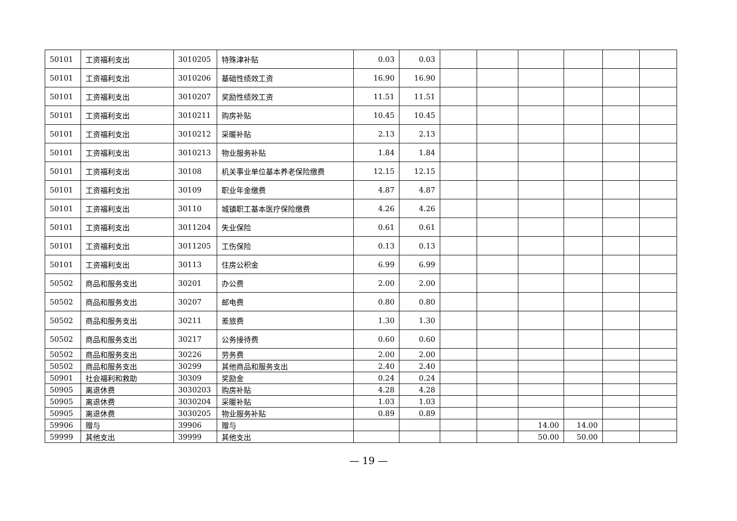| 50101 | 工资福利支出 | 3010205 | 特殊津补贴 | 0.03 | 0.03 | | | | | | |
| 50101 | 工资福利支出 | 3010206 | 基础性绩效工资 | 16.90 | 16.90 | | | | | | |
| 50101 | 工资福利支出 | 3010207 | 奖励性绩效工资 | 11.51 | 11.51 | | | | | | |
| 50101 | 工资福利支出 | 3010211 | 购房补贴 | 10.45 | 10.45 | | | | | | |
| 50101 | 工资福利支出 | 3010212 | 采暖补贴 | 2.13 | 2.13 | | | | | | |
| 50101 | 工资福利支出 | 3010213 | 物业服务补贴 | 1.84 | 1.84 | | | | | | |
| 50101 | 工资福利支出 | 30108 | 机关事业单位基本养老保险缴费 | 12.15 | 12.15 | | | | | | |
| 50101 | 工资福利支出 | 30109 | 职业年金缴费 | 4.87 | 4.87 | | | | | | |
| 50101 | 工资福利支出 | 30110 | 城镇职工基本医疗保险缴费 | 4.26 | 4.26 | | | | | | |
| 50101 | 工资福利支出 | 3011204 | 失业保险 | 0.61 | 0.61 | | | | | | |
| 50101 | 工资福利支出 | 3011205 | 工伤保险 | 0.13 | 0.13 | | | | | | |
| 50101 | 工资福利支出 | 30113 | 住房公积金 | 6.99 | 6.99 | | | | | | |
| 50502 | 商品和服务支出 | 30201 | 办公费 | 2.00 | 2.00 | | | | | | |
| 50502 | 商品和服务支出 | 30207 | 邮电费 | 0.80 | 0.80 | | | | | | |
| 50502 | 商品和服务支出 | 30211 | 差旅费 | 1.30 | 1.30 | | | | | | |
| 50502 | 商品和服务支出 | 30217 | 公务接待费 | 0.60 | 0.60 | | | | | | |
| 50502 | 商品和服务支出 | 30226 | 劳务费 | 2.00 | 2.00 | | | | | | |
| 50502 | 商品和服务支出 | 30299 | 其他商品和服务支出 | 2.40 | 2.40 | | | | | | |
| 50901 | 社会福利和救助 | 30309 | 奖励金 | 0.24 | 0.24 | | | | | | |
| 50905 | 离退休费 | 3030203 | 购房补贴 | 4.28 | 4.28 | | | | | | |
| 50905 | 离退休费 | 3030204 | 采暖补贴 | 1.03 | 1.03 | | | | | | |
| 50905 | 离退休费 | 3030205 | 物业服务补贴 | 0.89 | 0.89 | | | | | | |
| 59906 | 赠与 | 39906 | 赠与 | | | | | 14.00 | 14.00 | | |
| 59999 | 其他支出 | 39999 | 其他支出 | | | | | 50.00 | 50.00 | | |
— 19 —